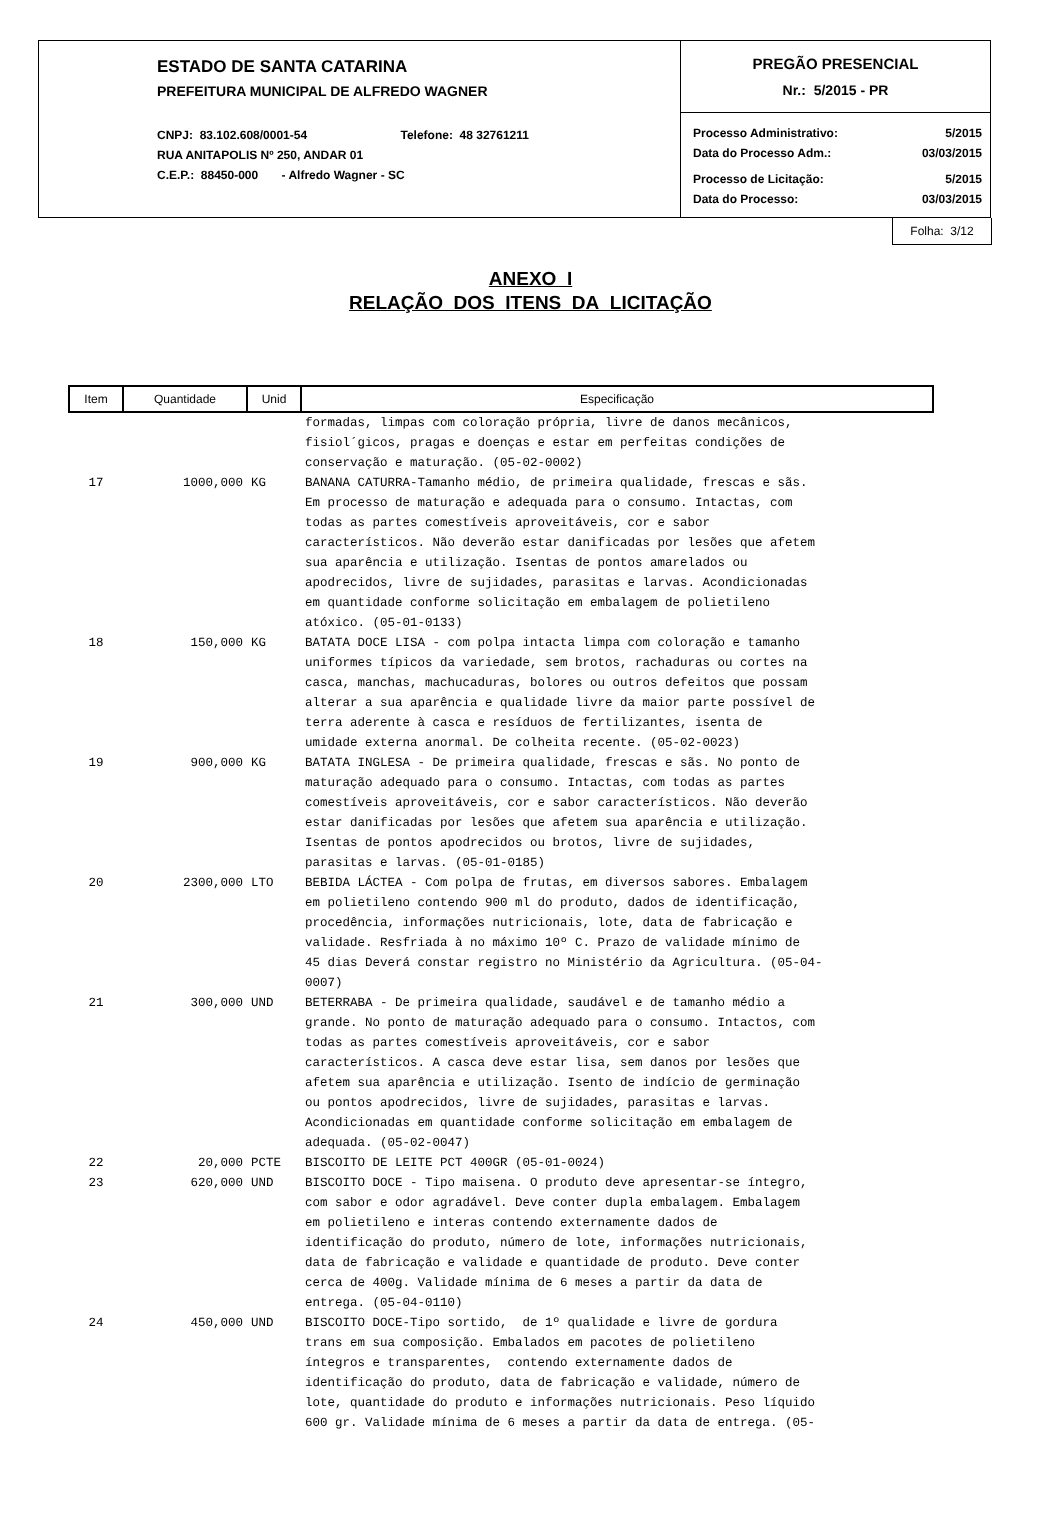ESTADO DE SANTA CATARINA
PREFEITURA MUNICIPAL DE ALFREDO WAGNER
CNPJ: 83.102.608/0001-54 Telefone: 48 32761211
RUA ANITAPOLIS Nº 250, ANDAR 01
C.E.P.: 88450-000 - Alfredo Wagner - SC
PREGÃO PRESENCIAL
Nr.: 5/2015 - PR
Processo Administrativo: 5/2015
Data do Processo Adm.: 03/03/2015
Processo de Licitação: 5/2015
Data do Processo: 03/03/2015
Folha: 3/12
ANEXO I
RELAÇÃO DOS ITENS DA LICITAÇÃO
| Item | Quantidade | Unid | Especificação |
| --- | --- | --- | --- |
| | | | formadas, limpas com coloração própria, livre de danos mecânicos, fisiol´gicos, pragas e doenças e estar em perfeitas condições de conservação e maturação. (05-02-0002) |
| 17 | 1000,000 | KG | BANANA CATURRA-Tamanho médio, de primeira qualidade, frescas e sãs. Em processo de maturação e adequada para o consumo. Intactas, com todas as partes comestíveis aproveitáveis, cor e sabor característicos. Não deverão estar danificadas por lesões que afetem sua aparência e utilização. Isentas de pontos amarelados ou apodrecidos, livre de sujidades, parasitas e larvas. Acondicionadas em quantidade conforme solicitação em embalagem de polietileno atóxico. (05-01-0133) |
| 18 | 150,000 | KG | BATATA DOCE LISA - com polpa intacta limpa com coloração e tamanho uniformes típicos da variedade, sem brotos, rachaduras ou cortes na casca, manchas, machucaduras, bolores ou outros defeitos que possam alterar a sua aparência e qualidade livre da maior parte possível de terra aderente à casca e resíduos de fertilizantes, isenta de umidade externa anormal. De colheita recente. (05-02-0023) |
| 19 | 900,000 | KG | BATATA INGLESA - De primeira qualidade, frescas e sãs. No ponto de maturação adequado para o consumo. Intactas, com todas as partes comestíveis aproveitáveis, cor e sabor característicos. Não deverão estar danificadas por lesões que afetem sua aparência e utilização. Isentas de pontos apodrecidos ou brotos, livre de sujidades, parasitas e larvas. (05-01-0185) |
| 20 | 2300,000 | LTO | BEBIDA LÁCTEA - Com polpa de frutas, em diversos sabores. Embalagem em polietileno contendo 900 ml do produto, dados de identificação, procedência, informações nutricionais, lote, data de fabricação e validade. Resfriada à no máximo 10º C. Prazo de validade mínimo de 45 dias Deverá constar registro no Ministério da Agricultura. (05-04- 0007) |
| 21 | 300,000 | UND | BETERRABA - De primeira qualidade, saudável e de tamanho médio a grande. No ponto de maturação adequado para o consumo. Intactos, com todas as partes comestíveis aproveitáveis, cor e sabor característicos. A casca deve estar lisa, sem danos por lesões que afetem sua aparência e utilização. Isento de indício de germinação ou pontos apodrecidos, livre de sujidades, parasitas e larvas. Acondicionadas em quantidade conforme solicitação em embalagem de adequada. (05-02-0047) |
| 22 | 20,000 | PCTE | BISCOITO DE LEITE PCT 400GR (05-01-0024) |
| 23 | 620,000 | UND | BISCOITO DOCE - Tipo maisena. O produto deve apresentar-se íntegro, com sabor e odor agradável. Deve conter dupla embalagem. Embalagem em polietileno e interas contendo externamente dados de identificação do produto, número de lote, informações nutricionais, data de fabricação e validade e quantidade de produto. Deve conter cerca de 400g. Validade mínima de 6 meses a partir da data de entrega. (05-04-0110) |
| 24 | 450,000 | UND | BISCOITO DOCE-Tipo sortido, de 1º qualidade e livre de gordura trans em sua composição. Embalados em pacotes de polietileno íntegros e transparentes, contendo externamente dados de identificação do produto, data de fabricação e validade, número de lote, quantidade do produto e informações nutricionais. Peso líquido 600 gr. Validade mínima de 6 meses a partir da data de entrega. (05- |